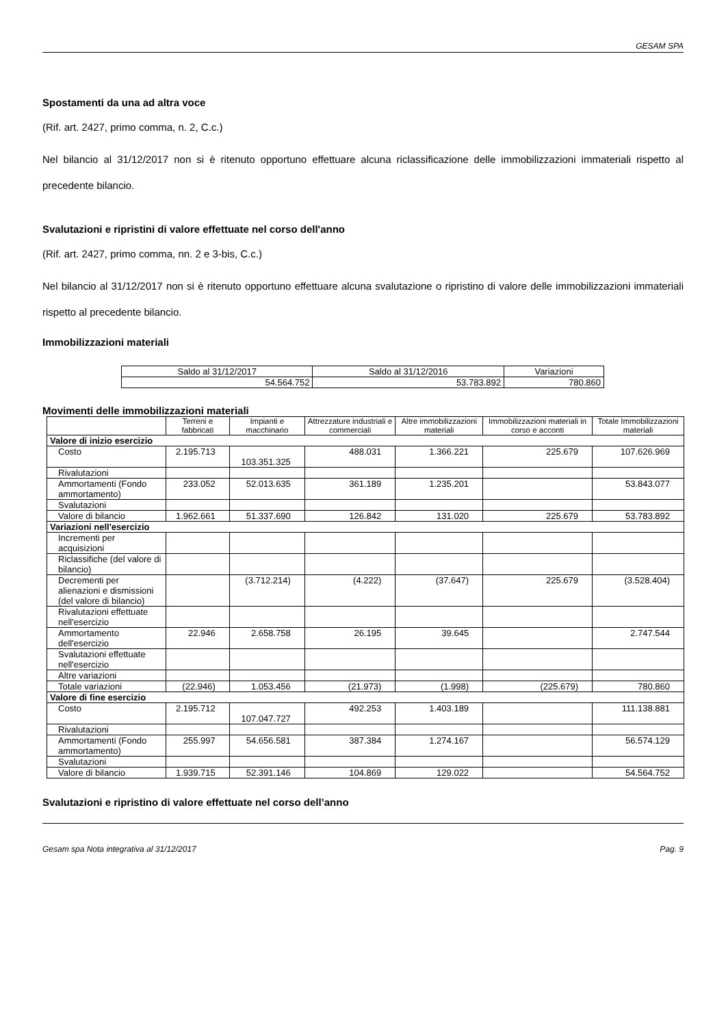GESAM SPA
Spostamenti da una ad altra voce
(Rif. art. 2427, primo comma, n. 2, C.c.)
Nel bilancio al 31/12/2017 non si è ritenuto opportuno effettuare alcuna riclassificazione delle immobilizzazioni immateriali rispetto al precedente bilancio.
Svalutazioni e ripristini di valore effettuate nel corso dell'anno
(Rif. art. 2427, primo comma, nn. 2 e 3-bis, C.c.)
Nel bilancio al 31/12/2017 non si è ritenuto opportuno effettuare alcuna svalutazione o ripristino di valore delle immobilizzazioni immateriali rispetto al precedente bilancio.
Immobilizzazioni materiali
| Saldo al 31/12/2017 | Saldo al 31/12/2016 | Variazioni |
| 54.564.752 | 53.783.892 | 780.860 |
Movimenti delle immobilizzazioni materiali
| | Terreni e fabbricati | Impianti e macchinario | Attrezzature industriali e commerciali | Altre immobilizzazioni materiali | Immobilizzazioni materiali in corso e acconti | Totale Immobilizzazioni materiali |
| --- | --- | --- | --- | --- | --- | --- |
| Valore di inizio esercizio | | | | | | |
| Costo | 2.195.713 | 103.351.325 | 488.031 | 1.366.221 | 225.679 | 107.626.969 |
| Rivalutazioni | | | | | | |
| Ammortamenti (Fondo ammortamento) | 233.052 | 52.013.635 | 361.189 | 1.235.201 | | 53.843.077 |
| Svalutazioni | | | | | | |
| Valore di bilancio | 1.962.661 | 51.337.690 | 126.842 | 131.020 | 225.679 | 53.783.892 |
| Variazioni nell'esercizio | | | | | | |
| Incrementi per acquisizioni | | | | | | |
| Riclassifiche (del valore di bilancio) | | | | | | |
| Decrementi per alienazioni e dismissioni (del valore di bilancio) | | (3.712.214) | (4.222) | (37.647) | 225.679 | (3.528.404) |
| Rivalutazioni effettuate nell'esercizio | | | | | | |
| Ammortamento dell'esercizio | 22.946 | 2.658.758 | 26.195 | 39.645 | | 2.747.544 |
| Svalutazioni effettuate nell'esercizio | | | | | | |
| Altre variazioni | | | | | | |
| Totale variazioni | (22.946) | 1.053.456 | (21.973) | (1.998) | (225.679) | 780.860 |
| Valore di fine esercizio | | | | | | |
| Costo | 2.195.712 | 107.047.727 | 492.253 | 1.403.189 | | 111.138.881 |
| Rivalutazioni | | | | | | |
| Ammortamenti (Fondo ammortamento) | 255.997 | 54.656.581 | 387.384 | 1.274.167 | | 56.574.129 |
| Svalutazioni | | | | | | |
| Valore di bilancio | 1.939.715 | 52.391.146 | 104.869 | 129.022 | | 54.564.752 |
Svalutazioni e ripristino di valore effettuate nel corso dell’anno
Gesam spa Nota integrativa al 31/12/2017 Pag. 9